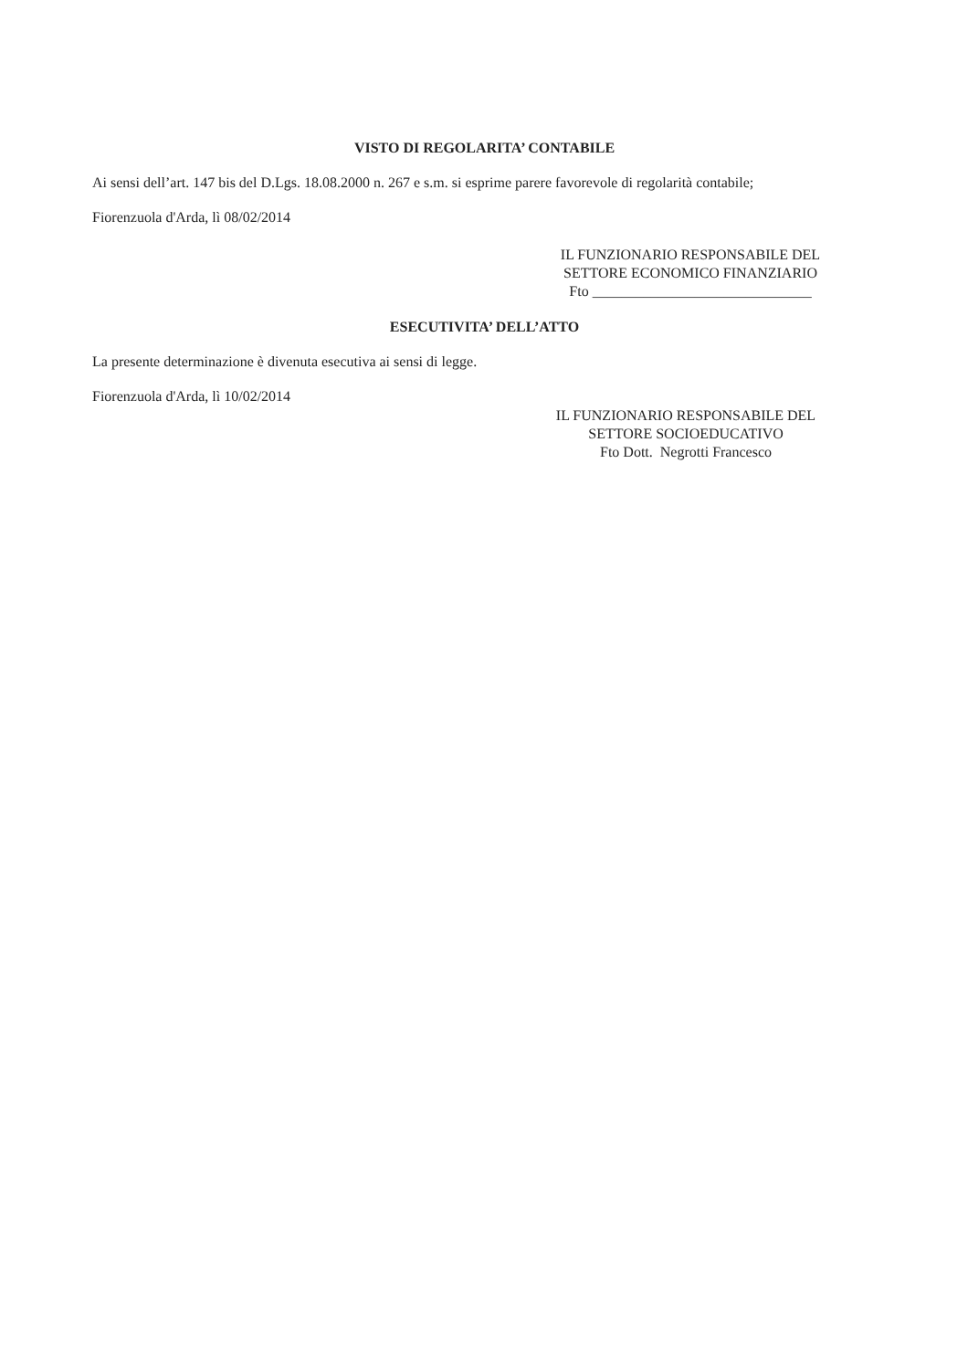VISTO DI REGOLARITA’ CONTABILE
Ai sensi dell’art. 147 bis del D.Lgs. 18.08.2000 n. 267 e s.m. si esprime parere favorevole di regolarità contabile;
Fiorenzuola d'Arda, lì 08/02/2014
IL FUNZIONARIO RESPONSABILE DEL
SETTORE ECONOMICO FINANZIARIO
Fto ______________________________
ESECUTIVITA’ DELL’ATTO
La presente determinazione è divenuta esecutiva ai sensi di legge.
Fiorenzuola d'Arda, lì 10/02/2014
IL FUNZIONARIO RESPONSABILE DEL
SETTORE SOCIOEDUCATIVO
Fto Dott. Negrotti Francesco